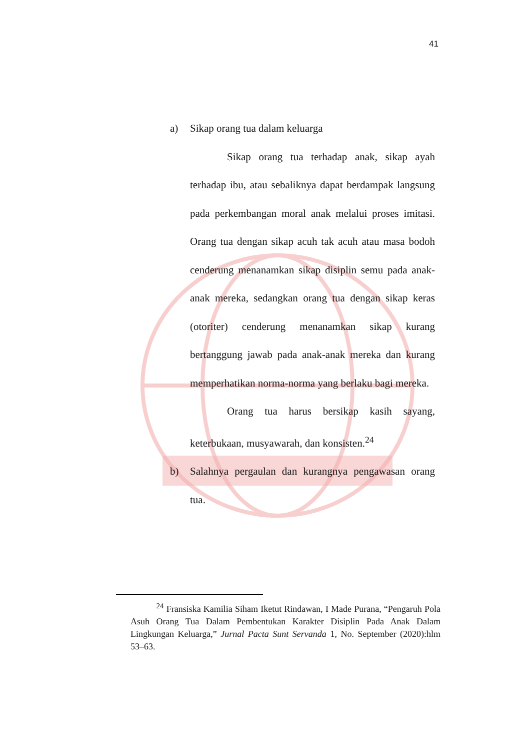41
a) Sikap orang tua dalam keluarga
Sikap orang tua terhadap anak, sikap ayah terhadap ibu, atau sebaliknya dapat berdampak langsung pada perkembangan moral anak melalui proses imitasi. Orang tua dengan sikap acuh tak acuh atau masa bodoh cenderung menanamkan sikap disiplin semu pada anak-anak mereka, sedangkan orang tua dengan sikap keras (otoriter) cenderung menanamkan sikap kurang bertanggung jawab pada anak-anak mereka dan kurang memperhatikan norma-norma yang berlaku bagi mereka.
Orang tua harus bersikap kasih sayang, keterbukaan, musyawarah, dan konsisten.<sup>24</sup>
b) Salahnya pergaulan dan kurangnya pengawasan orang tua.
<sup>24</sup> Fransiska Kamilia Siham Iketut Rindawan, I Made Purana, “Pengaruh Pola Asuh Orang Tua Dalam Pembentukan Karakter Disiplin Pada Anak Dalam Lingkungan Keluarga,” Jurnal Pacta Sunt Servanda 1, No. September (2020):hlm 53–63.